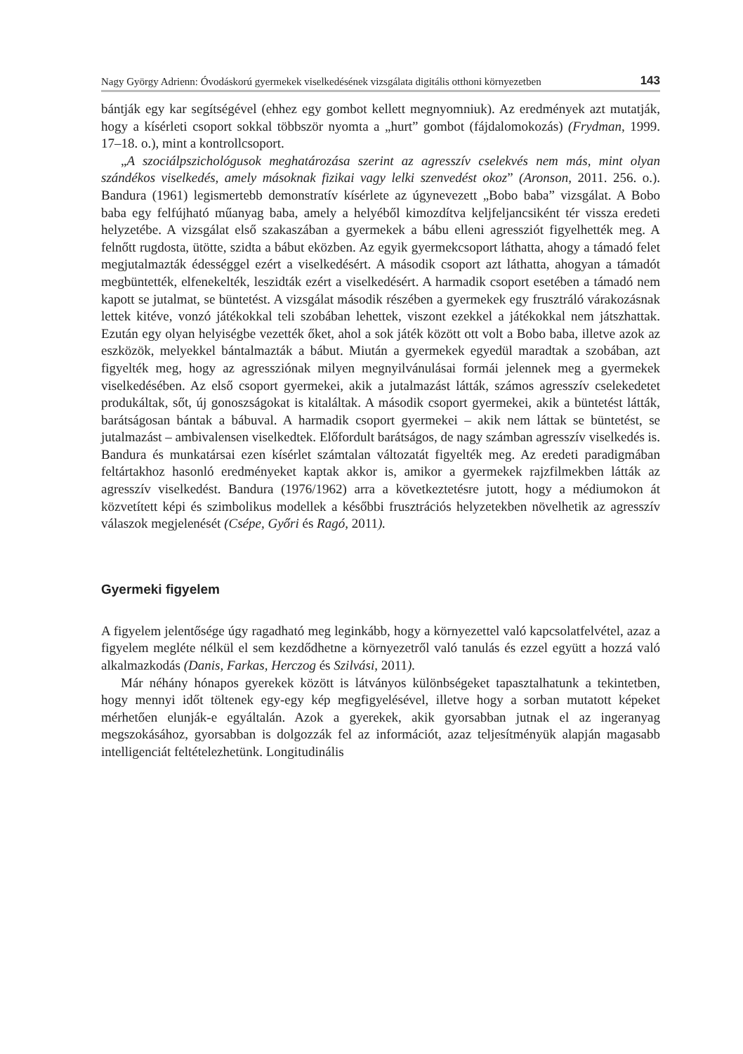Nagy György Adrienn: Óvodáskorú gyermekek viselkedésének vizsgálata digitális otthoni környezetben 143
bántják egy kar segítségével (ehhez egy gombot kellett megnyomniuk). Az eredmények azt mutatják, hogy a kísérleti csoport sokkal többször nyomta a „hurt” gombot (fájdalomokozás) (Frydman, 1999. 17–18. o.), mint a kontrollcsoport.
„A szociálpszichológusok meghatározása szerint az agresszív cselekvés nem más, mint olyan szándékos viselkedés, amely másoknak fizikai vagy lelki szenvedést okoz” (Aronson, 2011. 256. o.). Bandura (1961) legismertebb demonstratív kísérlete az úgynevezett „Bobo baba” vizsgálat. A Bobo baba egy felfújható műanyag baba, amely a helyéből kimozdítva keljfeljancsiként tér vissza eredeti helyzetébe. A vizsgálat első szakaszában a gyermekek a bábu elleni agressziót figyelhették meg. A felnőtt rugdosta, ütötte, szidta a bábut eközben. Az egyik gyermekcsoport láthatta, ahogy a támadó felet megjutalmazták édességgel ezért a viselkedésért. A második csoport azt láthatta, ahogyan a támadót megbüntették, elfenekelték, leszidták ezért a viselkedésért. A harmadik csoport esetében a támadó nem kapott se jutalmat, se büntetést. A vizsgálat második részében a gyermekek egy frusztráló várakozásnak lettek kitéve, vonzó játékokkal teli szobában lehettek, viszont ezekkel a játékokkal nem játszhattak. Ezután egy olyan helyiségbe vezették őket, ahol a sok játék között ott volt a Bobo baba, illetve azok az eszközök, melyekkel bántalmazták a bábut. Miután a gyermekek egyedül maradtak a szobában, azt figyelték meg, hogy az agressziónak milyen megnyilvánulásai formái jelennek meg a gyermekek viselkedésében. Az első csoport gyermekei, akik a jutalmazást látták, számos agresszív cselekedetet produkáltak, sőt, új gonoszságokat is kitaláltak. A második csoport gyermekei, akik a büntetést látták, barátságosan bántak a bábuval. A harmadik csoport gyermekei – akik nem láttak se büntetést, se jutalmazást – ambivalensen viselkedtek. Előfordult barátságos, de nagy számban agresszív viselkedés is. Bandura és munkatársai ezen kísérlet számtalan változatát figyelték meg. Az eredeti paradigmában feltártakhoz hasonló eredményeket kaptak akkor is, amikor a gyermekek rajzfilmekben látták az agresszív viselkedést. Bandura (1976/1962) arra a következtetésre jutott, hogy a médiumokon át közvetített képi és szimbolikus modellek a későbbi frusztrációs helyzetekben növelhetik az agresszív válaszok megjelenését (Csépe, Győri és Ragó, 2011).
Gyermeki figyelem
A figyelem jelentősége úgy ragadható meg leginkább, hogy a környezettel való kapcsolatfelvétel, azaz a figyelem megléte nélkül el sem kezdődhetne a környezetről való tanulás és ezzel együtt a hozzá való alkalmazkodás (Danis, Farkas, Herczog és Szilvási, 2011).
Már néhány hónapos gyerekek között is látványos különbségeket tapasztalhatunk a tekintetben, hogy mennyi időt töltenek egy-egy kép megfigyelésével, illetve hogy a sorban mutatott képeket mérhetően elunják-e egyáltalán. Azok a gyerekek, akik gyorsabban jutnak el az ingeranyag megszokásához, gyorsabban is dolgozzák fel az információt, azaz teljesítményük alapján magasabb intelligenciát feltételezhetünk. Longitudinális